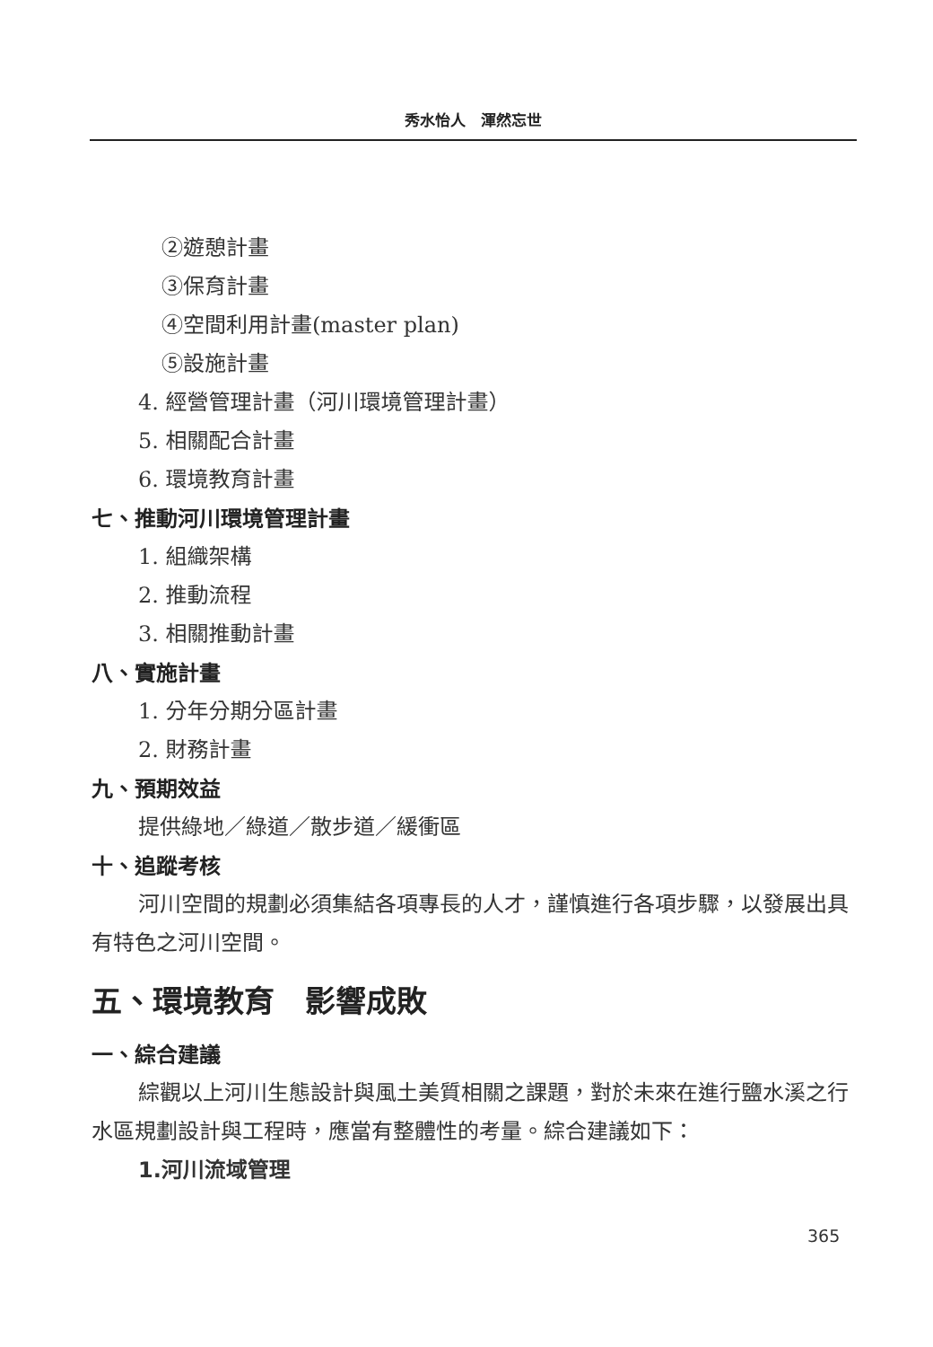秀水怡人　渾然忘世
②遊憩計畫
③保育計畫
④空間利用計畫(master plan)
⑤設施計畫
4. 經營管理計畫（河川環境管理計畫）
5. 相關配合計畫
6. 環境教育計畫
七、推動河川環境管理計畫
1. 組織架構
2. 推動流程
3. 相關推動計畫
八、實施計畫
1. 分年分期分區計畫
2. 財務計畫
九、預期效益
提供綠地／綠道／散步道／緩衝區
十、追蹤考核
河川空間的規劃必須集結各項專長的人才，謹慎進行各項步驟，以發展出具有特色之河川空間。
五、環境教育　影響成敗
一、綜合建議
綜觀以上河川生態設計與風土美質相關之課題，對於未來在進行鹽水溪之行水區規劃設計與工程時，應當有整體性的考量。綜合建議如下：
1.河川流域管理
365